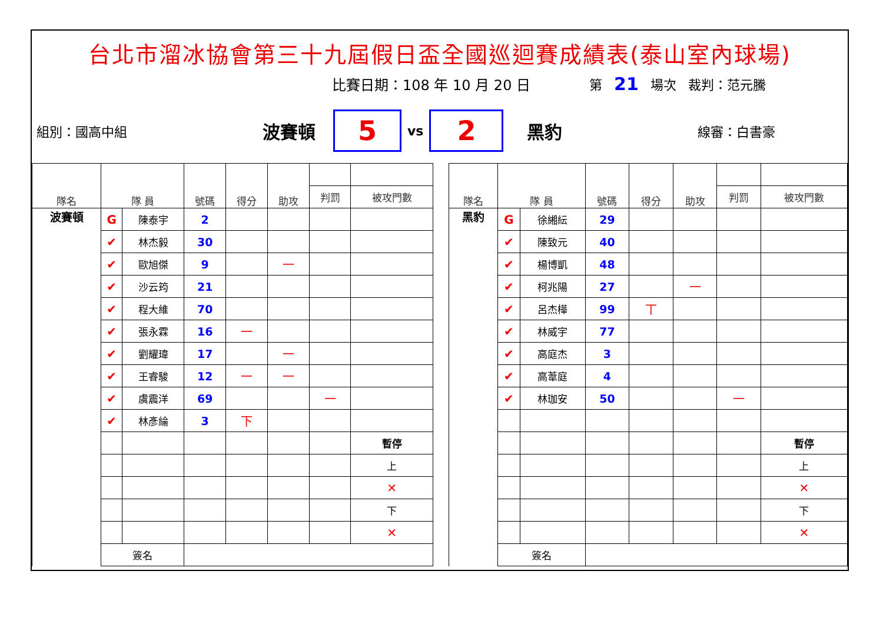台北市溜冰協會第三十九屆假日盃全國巡迴賽成績表(泰山室內球場)
比賽日期：108 年 10 月 20 日 第 21 場次 裁判：范元騰
組別：國高中組 波賽頓
5
vs
2
黑豹 線審：白書豪
| 隊名 | 隊 員 | | 號碼 | 得分 | 助攻 | | |
| --- | --- | --- | --- | --- | --- | --- | --- |
| | | | | | | 判罰 | 被攻門數 |
| 波賽頓 | G | 陳泰宇 | 2 | | | | |
| | ✔ | 林杰毅 | 30 | | | | |
| | ✔ | 歐旭傑 | 9 | | 一 | | |
| | ✔ | 沙云筠 | 21 | | | | |
| | ✔ | 程大維 | 70 | | | | |
| | ✔ | 張永霖 | 16 | 一 | | | |
| | ✔ | 劉耀瑋 | 17 | | 一 | | |
| | ✔ | 王睿駿 | 12 | 一 | 一 | | |
| | ✔ | 虞震洋 | 69 | | | 一 | |
| | ✔ | 林彥綸 | 3 | 下 | | | |
| | | | | | | | 暫停 |
| | | | | | | | 上 |
| | | | | | | | ✕ |
| | | | | | | | 下 |
| | | | | | | | ✕ |
| | 簽名 | | | | | | |
| 隊名 | 隊 員 | | 號碼 | 得分 | 助攻 | | |
| --- | --- | --- | --- | --- | --- | --- | --- |
| | | | | | | 判罰 | 被攻門數 |
| 黑豹 | G | 徐緗紜 | 29 | | | | |
| | ✔ | 陳致元 | 40 | | | | |
| | ✔ | 楊博凱 | 48 | | | | |
| | ✔ | 柯兆陽 | 27 | | 一 | | |
| | ✔ | 呂杰樺 | 99 | 丅 | | | |
| | ✔ | 林威宇 | 77 | | | | |
| | ✔ | 高庭杰 | 3 | | | | |
| | ✔ | 高葦庭 | 4 | | | | |
| | ✔ | 林珈安 | 50 | | | 一 | |
| | | | | | | | 暫停 |
| | | | | | | | 上 |
| | | | | | | | ✕ |
| | | | | | | | 下 |
| | | | | | | | ✕ |
| | 簽名 | | | | | | |